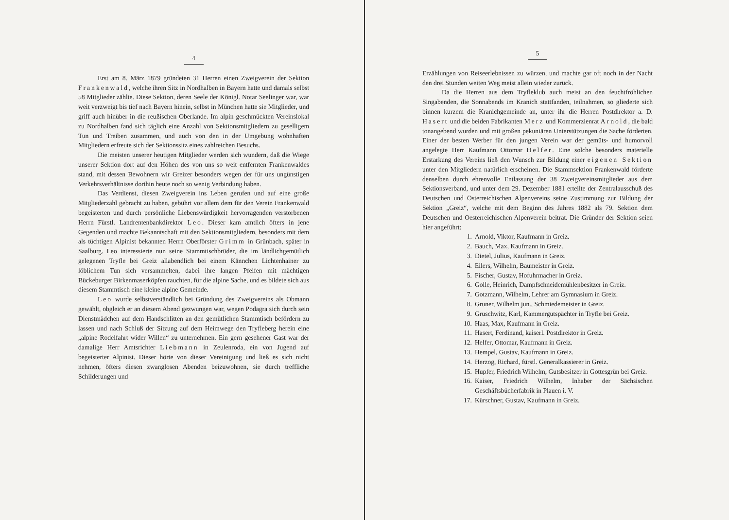4
Erst am 8. März 1879 gründeten 31 Herren einen Zweigverein der Sektion Frankenwald, welche ihren Sitz in Nordhalben in Bayern hatte und damals selbst 58 Mitglieder zählte. Diese Sektion, deren Seele der Königl. Notar Seelinger war, war weit verzweigt bis tief nach Bayern hinein, selbst in München hatte sie Mitglieder, und griff auch hinüber in die reußischen Oberlande. Im alpin geschmückten Vereinslokal zu Nordhalben fand sich täglich eine Anzahl von Sektionsmitgliedern zu geselligem Tun und Treiben zusammen, und auch von den in der Umgebung wohnhaften Mitgliedern erfreute sich der Sektionssitz eines zahlreichen Besuchs.
Die meisten unserer heutigen Mitglieder werden sich wundern, daß die Wiege unserer Sektion dort auf den Höhen des von uns so weit entfernten Frankenwaldes stand, mit dessen Bewohnern wir Greizer besonders wegen der für uns ungünstigen Verkehrsverhältnisse dorthin heute noch so wenig Verbindung haben.
Das Verdienst, diesen Zweigverein ins Leben gerufen und auf eine große Mitgliederzahl gebracht zu haben, gebührt vor allem dem für den Verein Frankenwald begeisterten und durch persönliche Liebenswürdigkeit hervorragenden verstorbenen Herrn Fürstl. Landrentenbankdirektor Leo. Dieser kam amtlich öfters in jene Gegenden und machte Bekanntschaft mit den Sektionsmitgliedern, besonders mit dem als tüchtigen Alpinist bekannten Herrn Oberförster Grimm in Grünbach, später in Saalburg. Leo interessierte nun seine Stammtischbrüder, die im ländlichgemütlich gelegenen Tryfle bei Greiz allabendlich bei einem Kännchen Lichtenhainer zu löblichem Tun sich versammelten, dabei ihre langen Pfeifen mit mächtigen Bückeburger Birkenmaserköpfen rauchten, für die alpine Sache, und es bildete sich aus diesem Stammtisch eine kleine alpine Gemeinde.
Leo wurde selbstverständlich bei Gründung des Zweigvereins als Obmann gewählt, obgleich er an diesem Abend gezwungen war, wegen Podagra sich durch sein Dienstmädchen auf dem Handschlitten an den gemütlichen Stammtisch befördern zu lassen und nach Schluß der Sitzung auf dem Heimwege den Tryfleberg herein eine „alpine Rodelfahrt wider Willen“ zu unternehmen. Ein gern gesehener Gast war der damalige Herr Amtsrichter Liebmann in Zeulenroda, ein von Jugend auf begeisterter Alpinist. Dieser hörte von dieser Vereinigung und ließ es sich nicht nehmen, öfters diesen zwanglosen Abenden beizuwohnen, sie durch treffliche Schilderungen und
5
Erzählungen von Reiseerlebnissen zu würzen, und machte gar oft noch in der Nacht den drei Stunden weiten Weg meist allein wieder zurück.
Da die Herren aus dem Tryfleklub auch meist an den feuchtfröhlichen Singabenden, die Sonnabends im Kranich stattfanden, teilnahmen, so gliederte sich binnen kurzem die Kranichgemeinde an, unter ihr die Herren Postdirektor a. D. Hasert und die beiden Fabrikanten Merz und Kommerzienrat Arnold, die bald tonangebend wurden und mit großen pekuniären Unterstützungen die Sache förderten. Einer der besten Werber für den jungen Verein war der gemüts- und humorvoll angelegte Herr Kaufmann Ottomar Helfer. Eine solche besonders materielle Erstarkung des Vereins ließ den Wunsch zur Bildung einer eigenen Sektion unter den Mitgliedern natürlich erscheinen. Die Stammsektion Frankenwald förderte denselben durch ehrenvolle Entlassung der 38 Zweigvereinsmitglieder aus dem Sektionsverband, und unter dem 29. Dezember 1881 erteilte der Zentralausschuß des Deutschen und Österreichischen Alpenvereins seine Zustimmung zur Bildung der Sektion „Greiz“, welche mit dem Beginn des Jahres 1882 als 79. Sektion dem Deutschen und Oesterreichischen Alpenverein beitrat. Die Gründer der Sektion seien hier angeführt:
1. Arnold, Viktor, Kaufmann in Greiz.
2. Bauch, Max, Kaufmann in Greiz.
3. Dietel, Julius, Kaufmann in Greiz.
4. Eilers, Wilhelm, Baumeister in Greiz.
5. Fischer, Gustav, Hofuhrmacher in Greiz.
6. Golle, Heinrich, Dampfschneidemühlenbesitzer in Greiz.
7. Gotzmann, Wilhelm, Lehrer am Gymnasium in Greiz.
8. Gruner, Wilhelm jun., Schmiedemeister in Greiz.
9. Gruschwitz, Karl, Kammergutspächter in Tryfle bei Greiz.
10. Haas, Max, Kaufmann in Greiz.
11. Hasert, Ferdinand, kaiserl. Postdirektor in Greiz.
12. Helfer, Ottomar, Kaufmann in Greiz.
13. Hempel, Gustav, Kaufmann in Greiz.
14. Herzog, Richard, fürstl. Generalkassierer in Greiz.
15. Hupfer, Friedrich Wilhelm, Gutsbesitzer in Gottesgrün bei Greiz.
16. Kaiser, Friedrich Wilhelm, Inhaber der Sächsischen Geschäftsbücherfabrik in Plauen i. V.
17. Kürschner, Gustav, Kaufmann in Greiz.